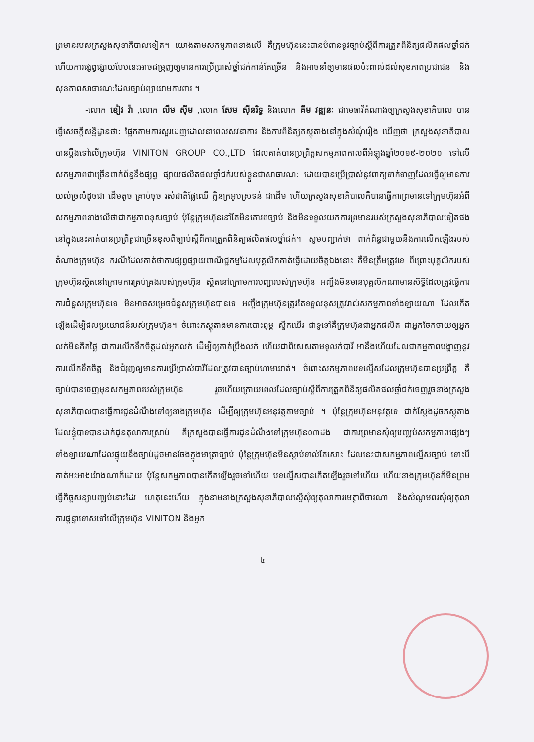ព្រមានរបស់ក្រសួងសុខាភិបាលទៀត។ យោងតាមសកម្មភាពខាងលើ គឺក្រុមហ៊ុននេះបានបំពានទូវច្បាប់ស្តីពីការត្រួតពិនិត្យផលិតផលថ្នាំជក់ ហើយការផ្សព្វផ្សាយបែបនេះអាចជម្រុញឲ្យមានការប្រើប្រាស់ថ្នាំជក់កាន់តែច្រើន និងអាចនាំឲ្យមានផលប៉ះពាល់ដល់សុខភាពប្រជាជន និងសុខភាពសាធារណៈដែលច្បាប់ព្យាយាមការពារ ។
-លោក ខៀវ វ៉ា ,លោក លឹម ស៊ីម ,លោក សែម ស៊ីនរិទ្ធ និងលោក គីម វឌ្ឍនៈ ជាមេធាវីតំណាងឲ្យក្រសួងសុខាភិបាល បានធ្វើសេចក្តីសន្និដ្ឋានថា: ផ្អែកតាមការសួរដេញដោលនាពេលសវនាការ និងការពិនិត្យភស្តុតាងនៅក្នុងសំណុំរឿង ឃើញថា ក្រសួងសុខាភិបាលបានប្តឹងទៅលើក្រុមហ៊ុន VINITON GROUP CO.,LTD ដែលគាត់បានប្រព្រឹត្តសកម្មភាពកាលពីអំឡុងឆ្នាំ២០១៩-២០២០ ទៅលើសកម្មភាពជាច្រើនពាក់ព័ន្ធនឹងផ្សព្វ ផ្សាយផលិតផលថ្នាំជក់របស់ខ្លួនជាសាធារណៈ ដោយបានប្រើប្រាស់នូវពាក្យទាក់ទាញដែលធ្វើឲ្យមានការយល់ច្រលំដូចជា ដើមតូច គ្រាប់ចុច រស់ជាតិផ្លែឈើ ក្លិនក្រអូបស្រទន់ ជាដើម ហើយក្រសួងសុខាភិបាលក៏បានធ្វើការព្រមានទៅក្រុមហ៊ុនអំពីសកម្មភាពខាងលើថាជាកម្មភាពខុសច្បាប់ ប៉ុន្តែក្រុមហ៊ុននៅតែមិនគោរពច្បាប់ និងមិនទទួលយកការព្រមានរបស់ក្រសួងសុខាភិបាលទៀតផង នៅក្នុងនេះគាត់បានប្រព្រឹត្តជាច្រើនខុសពីច្បាប់ស្តីពីការត្រួតពិនិត្យផលិតផលថ្នាំជក់។ សូមបញ្ជាក់ថា ពាក់ព័ន្ធជាមួយនឹងការលើកឡើងរបស់តំណាងក្រុមហ៊ុន ករណីដែលគាត់ថាការផ្សព្វផ្សាយពាណិជ្ជកម្មដែលបុគ្គលិកគាត់ធ្វើដោយចិត្តឯងនោះ គឺមិនត្រឹមត្រូវទេ ពីព្រោះបុគ្គលិករបស់ក្រុមហ៊ុនស្ថិតនៅក្រោមការគ្រប់គ្រងរបស់ក្រុមហ៊ុន ស្ថិតនៅក្រោមការបញ្ជារបស់ក្រុមហ៊ុន អញ្ចឹងមិនមានបុគ្គលិកណាមានសិទ្ធិដែលត្រូវធ្វើការការជំនួសក្រុមហ៊ុនទេ មិនអាចសម្រេចជំនួសក្រុមហ៊ុនបានទេ អញ្ចឹងក្រុមហ៊ុនត្រូវតែទទួលខុសត្រូវរាល់សកម្មភាពទាំងឡាយណា ដែលកើតឡើងដើម្បីផលប្រយោជន៍របស់ក្រុមហ៊ុន។ ចំពោះភស្តុតាងមានការបោះពុម្ព ស្ទីកឃើរ ជាទូទៅគឺក្រុមហ៊ុនជាអ្នកផលិត ជាអ្នកចែកចាយឲ្យអ្នកលក់មិនគិតថ្លៃ ជាការលើកទឹកចិត្តដល់អ្នកលក់ ដើម្បីឲ្យគាត់ប្រឹងលក់ ហើយជាពិសេសតាមទូលក់បារី អានឹងហើយដែលជាកម្មភាពបង្ហាញនូវការលើកទឹកចិត្ត និងជំរុញឲ្យមានការប្រើប្រាស់បារីដែលត្រូវបានច្បាប់ហាមឃាត់។ ចំពោះសកម្មភាពបទល្មើសដែលក្រុមហ៊ុនបានប្រព្រឹត្ត គឺច្បាប់បានចេញមុនសកម្មភាពរបស់ក្រុមហ៊ុន រួចហើយក្រោយពេលដែលច្បាប់ស្តីពីការត្រួតពិនិត្យផលិតផលថ្នាំជក់ចេញរួចខាងក្រសួងសុខាភិបាលបានធ្វើការជូនដំណឹងទៅឲ្យខាងក្រុមហ៊ុន ដើម្បីឲ្យក្រុមហ៊ុនអនុវត្តតាមច្បាប់ ។ ប៉ុន្តែក្រុមហ៊ុនអនុវត្តទេ ជាក់ស្តែងដូចភស្តុតាងដែលខ្ញុំបាទបានដាក់ជូនតុលាការស្រាប់ គឺក្រសួងបានធ្វើការជូនដំណឹងទៅក្រុមហ៊ុន០៣ដង ជាការព្រមានសុំឲ្យបញ្ឈប់សកម្មភាពផ្សេងៗទាំងឡាយណាដែលផ្ទុយនឹងច្បាប់ដូចមានចែងក្នុងមាត្រាច្បាប់ ប៉ុន្តែក្រុមហ៊ុនមិនស្តាប់ទាល់តែសោះ ដែលនេះជាសកម្មភាពល្មើសច្បាប់ ទោះបីគាត់អះអាងយ៉ាងណាក៏ដោយ ប៉ុន្តែសកម្មភាពបានកើតឡើងរួចទៅហើយ បទល្មើសបានកើតឡើងរួចទៅហើយ ហើយខាងក្រុមហ៊ុនក៏មិនព្រមធ្វើកិច្ចសន្យាបញ្ឈប់នោះដែរ ហេតុនេះហើយ ក្នុងនាមខាងក្រសួងសុខាភិបាលស្នើសុំឲ្យតុលាការមេត្តាពិចារណា និងសំណូមពរសុំឲ្យតុលាការផ្តន្ទាទោសទៅលើក្រុមហ៊ុន VINITON និងអ្នក
៤